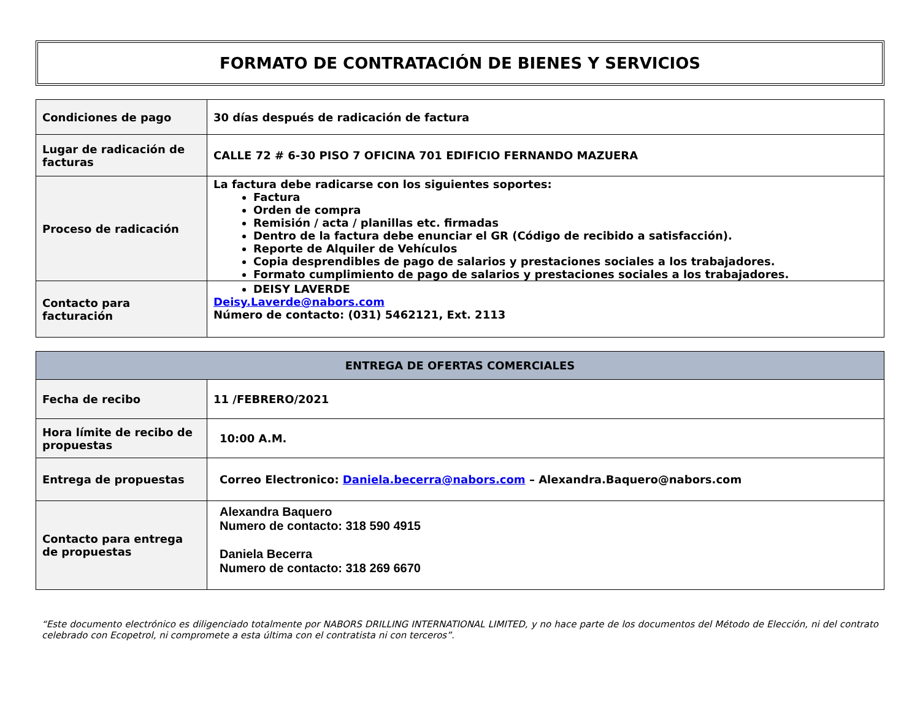FORMATO DE CONTRATACIÓN DE BIENES Y SERVICIOS
| Condiciones de pago | 30 días después de radicación de factura |
| Lugar de radicación de facturas | CALLE 72 # 6-30 PISO 7 OFICINA 701 EDIFICIO FERNANDO MAZUERA |
| Proceso de radicación | La factura debe radicarse con los siguientes soportes: Factura Orden de compra Remisión / acta / planillas etc. firmadas Dentro de la factura debe enunciar el GR (Código de recibido a satisfacción). Reporte de Alquiler de Vehículos Copia desprendibles de pago de salarios y prestaciones sociales a los trabajadores. Formato cumplimiento de pago de salarios y prestaciones sociales a los trabajadores. |
| Contacto para facturación | DEISY LAVERDE Deisy.Laverde@nabors.com Número de contacto: (031) 5462121, Ext. 2113 |
| ENTREGA DE OFERTAS COMERCIALES | |
| --- | --- |
| Fecha de recibo | 11 /FEBRERO/2021 |
| Hora límite de recibo de propuestas | 10:00 A.M. |
| Entrega de propuestas | Correo Electronico: Daniela.becerra@nabors.com – Alexandra.Baquero@nabors.com |
| Contacto para entrega de propuestas | Alexandra Baquero Numero de contacto: 318 590 4915 Daniela Becerra Numero de contacto: 318 269 6670 |
“Este documento electrónico es diligenciado totalmente por NABORS DRILLING INTERNATIONAL LIMITED, y no hace parte de los documentos del Método de Elección, ni del contrato celebrado con Ecopetrol, ni compromete a esta última con el contratista ni con terceros”.